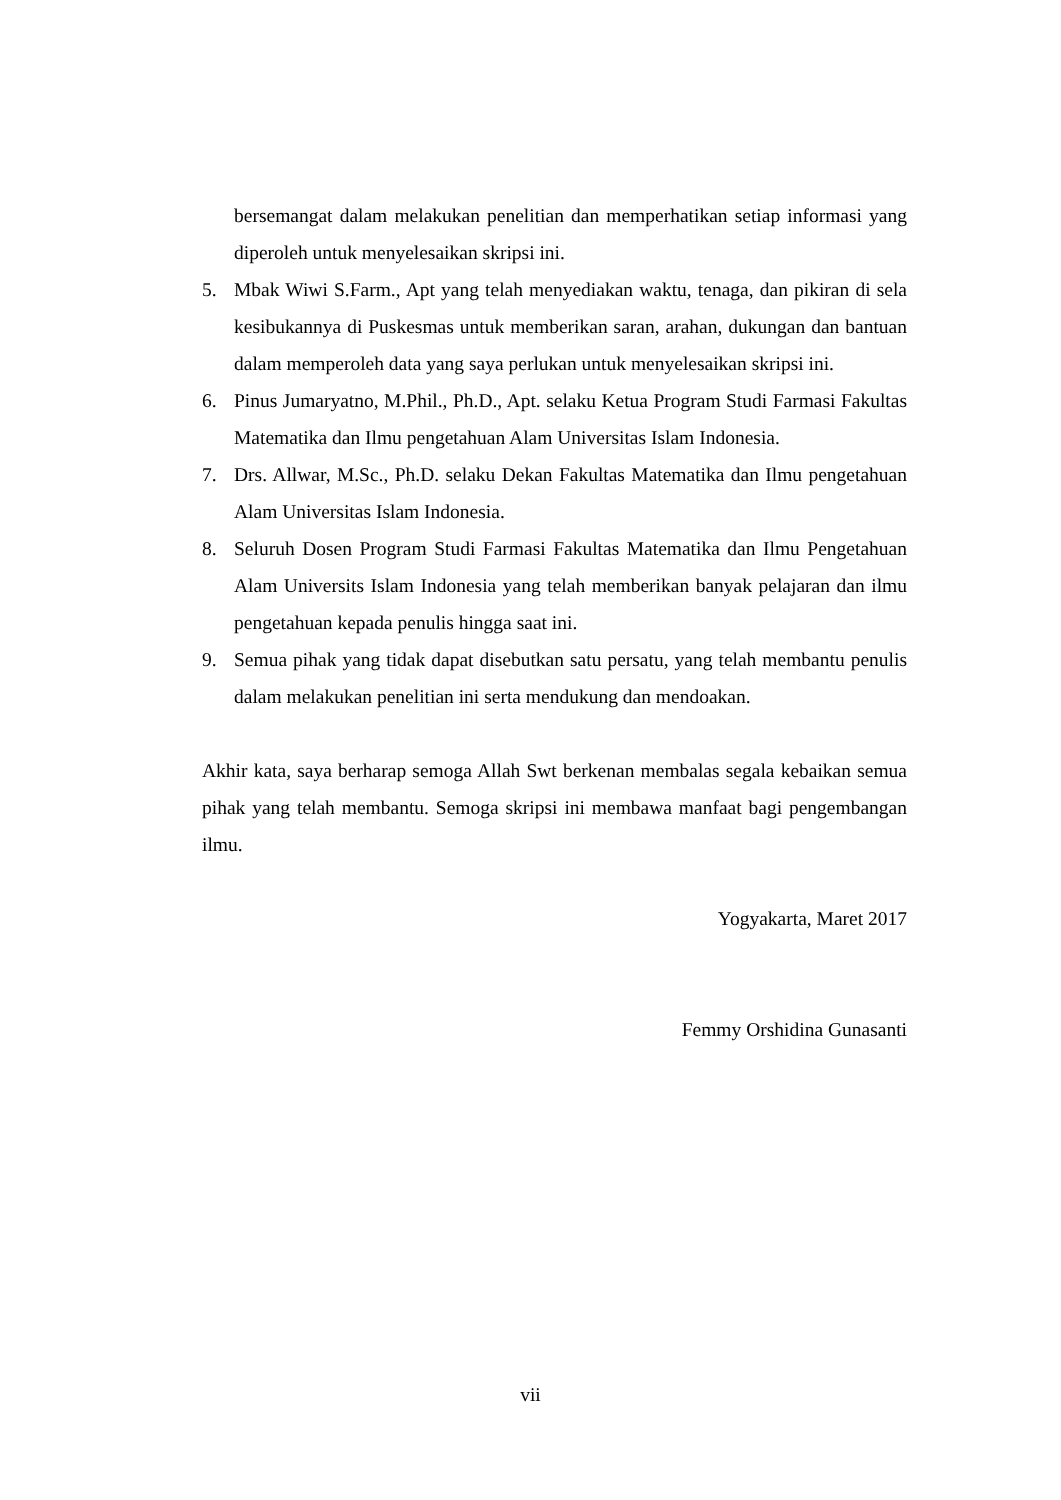bersemangat dalam melakukan penelitian dan memperhatikan setiap informasi yang diperoleh untuk menyelesaikan skripsi ini.
5. Mbak Wiwi S.Farm., Apt yang telah menyediakan waktu, tenaga, dan pikiran di sela kesibukannya di Puskesmas untuk memberikan saran, arahan, dukungan dan bantuan dalam memperoleh data yang saya perlukan untuk menyelesaikan skripsi ini.
6. Pinus Jumaryatno, M.Phil., Ph.D., Apt. selaku Ketua Program Studi Farmasi Fakultas Matematika dan Ilmu pengetahuan Alam Universitas Islam Indonesia.
7. Drs. Allwar, M.Sc., Ph.D. selaku Dekan Fakultas Matematika dan Ilmu pengetahuan Alam Universitas Islam Indonesia.
8. Seluruh Dosen Program Studi Farmasi Fakultas Matematika dan Ilmu Pengetahuan Alam Universits Islam Indonesia yang telah memberikan banyak pelajaran dan ilmu pengetahuan kepada penulis hingga saat ini.
9. Semua pihak yang tidak dapat disebutkan satu persatu, yang telah membantu penulis dalam melakukan penelitian ini serta mendukung dan mendoakan.
Akhir kata, saya berharap semoga Allah Swt berkenan membalas segala kebaikan semua pihak yang telah membantu. Semoga skripsi ini membawa manfaat bagi pengembangan ilmu.
Yogyakarta, Maret 2017
Femmy Orshidina Gunasanti
vii